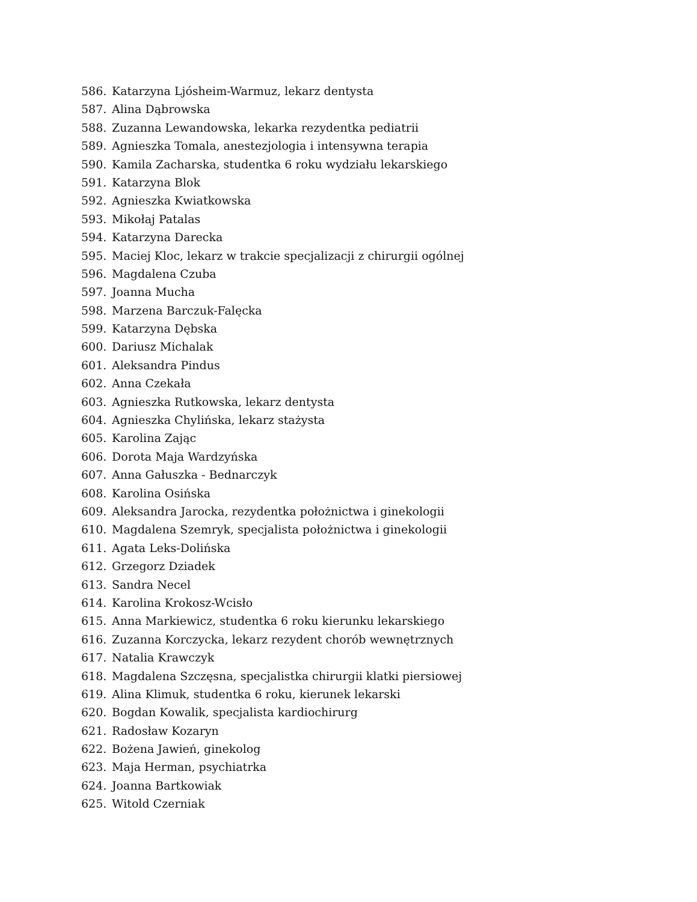586. Katarzyna Ljósheim-Warmuz, lekarz dentysta
587. Alina Dąbrowska
588. Zuzanna Lewandowska, lekarka rezydentka pediatrii
589. Agnieszka Tomala, anestezjologia i intensywna terapia
590. Kamila Zacharska, studentka 6 roku wydziału lekarskiego
591. Katarzyna Blok
592. Agnieszka Kwiatkowska
593. Mikołaj Patalas
594. Katarzyna Darecka
595. Maciej Kloc, lekarz w trakcie specjalizacji z chirurgii ogólnej
596. Magdalena Czuba
597. Joanna Mucha
598. Marzena Barczuk-Falęcka
599. Katarzyna Dębska
600. Dariusz Michalak
601. Aleksandra Pindus
602. Anna Czekała
603. Agnieszka Rutkowska, lekarz dentysta
604. Agnieszka Chylińska, lekarz stażysta
605. Karolina Zając
606. Dorota Maja Wardzyńska
607. Anna Gałuszka - Bednarczyk
608. Karolina Osińska
609. Aleksandra Jarocka, rezydentka położnictwa i ginekologii
610. Magdalena Szemryk, specjalista położnictwa i ginekologii
611. Agata Leks-Dolińska
612. Grzegorz Dziadek
613. Sandra Necel
614. Karolina Krokosz-Wcisło
615. Anna Markiewicz, studentka 6 roku kierunku lekarskiego
616. Zuzanna Korczycka, lekarz rezydent chorób wewnętrznych
617. Natalia Krawczyk
618. Magdalena Szczęsna, specjalistka chirurgii klatki piersiowej
619. Alina Klimuk, studentka 6 roku, kierunek lekarski
620. Bogdan Kowalik, specjalista kardiochirurg
621. Radosław Kozaryn
622. Bożena Jawień, ginekolog
623. Maja Herman, psychiatrka
624. Joanna Bartkowiak
625. Witold Czerniak